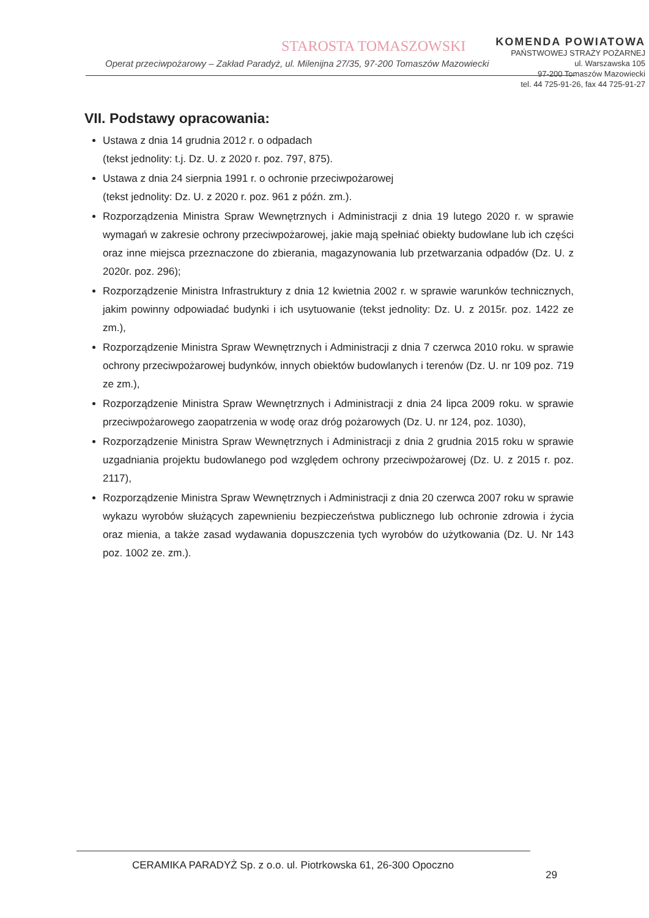STAROSTA TOMASZOWSKI
KOMENDA POWIATOWA
PAŃSTWOWEJ STRAŻY POŻARNEJ
ul. Warszawska 105
97-200 Tomaszów Mazowiecki
tel. 44 725-91-26, fax 44 725-91-27
Operat przeciwpożarowy – Zakład Paradyż, ul. Milenijna 27/35, 97-200 Tomaszów Mazowiecki
VII. Podstawy opracowania:
Ustawa z dnia 14 grudnia 2012 r. o odpadach
(tekst jednolity: t.j. Dz. U. z 2020 r. poz. 797, 875).
Ustawa z dnia 24 sierpnia 1991 r. o ochronie przeciwpożarowej
(tekst jednolity: Dz. U. z 2020 r. poz. 961 z późn. zm.).
Rozporządzenia Ministra Spraw Wewnętrznych i Administracji z dnia 19 lutego 2020 r. w sprawie wymagań w zakresie ochrony przeciwpożarowej, jakie mają spełniać obiekty budowlane lub ich części oraz inne miejsca przeznaczone do zbierania, magazynowania lub przetwarzania odpadów (Dz. U. z 2020r. poz. 296);
Rozporządzenie Ministra Infrastruktury z dnia 12 kwietnia 2002 r. w sprawie warunków technicznych, jakim powinny odpowiadać budynki i ich usytuowanie (tekst jednolity: Dz. U. z 2015r. poz. 1422 ze zm.),
Rozporządzenie Ministra Spraw Wewnętrznych i Administracji z dnia 7 czerwca 2010 roku. w sprawie ochrony przeciwpożarowej budynków, innych obiektów budowlanych i terenów (Dz. U. nr 109 poz. 719 ze zm.),
Rozporządzenie Ministra Spraw Wewnętrznych i Administracji z dnia 24 lipca 2009 roku. w sprawie przeciwpożarowego zaopatrzenia w wodę oraz dróg pożarowych (Dz. U. nr 124, poz. 1030),
Rozporządzenie Ministra Spraw Wewnętrznych i Administracji z dnia 2 grudnia 2015 roku w sprawie uzgadniania projektu budowlanego pod względem ochrony przeciwpożarowej (Dz. U. z 2015 r. poz. 2117),
Rozporządzenie Ministra Spraw Wewnętrznych i Administracji z dnia 20 czerwca 2007 roku w sprawie wykazu wyrobów służących zapewnieniu bezpieczeństwa publicznego lub ochronie zdrowia i życia oraz mienia, a także zasad wydawania dopuszczenia tych wyrobów do użytkowania (Dz. U. Nr 143 poz. 1002 ze. zm.).
CERAMIKA PARADYŻ Sp. z o.o. ul. Piotrkowska 61, 26-300 Opoczno
29